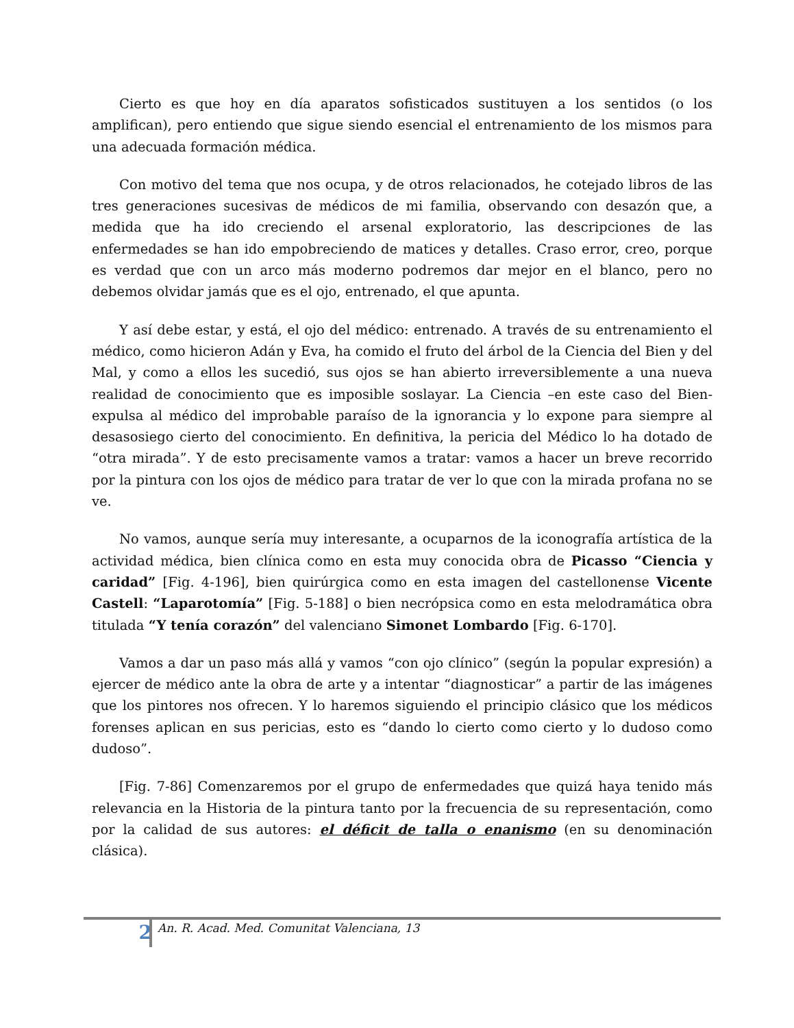Cierto es que hoy en día aparatos sofisticados sustituyen a los sentidos (o los amplifican), pero entiendo que sigue siendo esencial el entrenamiento de los mismos para una adecuada formación médica.
Con motivo del tema que nos ocupa, y de otros relacionados, he cotejado libros de las tres generaciones sucesivas de médicos de mi familia, observando con desazón que, a medida que ha ido creciendo el arsenal exploratorio, las descripciones de las enfermedades se han ido empobreciendo de matices y detalles. Craso error, creo, porque es verdad que con un arco más moderno podremos dar mejor en el blanco, pero no debemos olvidar jamás que es el ojo, entrenado, el que apunta.
Y así debe estar, y está, el ojo del médico: entrenado. A través de su entrenamiento el médico, como hicieron Adán y Eva, ha comido el fruto del árbol de la Ciencia del Bien y del Mal, y como a ellos les sucedió, sus ojos se han abierto irreversiblemente a una nueva realidad de conocimiento que es imposible soslayar. La Ciencia –en este caso del Bien- expulsa al médico del improbable paraíso de la ignorancia y lo expone para siempre al desasosiego cierto del conocimiento. En definitiva, la pericia del Médico lo ha dotado de “otra mirada”. Y de esto precisamente vamos a tratar: vamos a hacer un breve recorrido por la pintura con los ojos de médico para tratar de ver lo que con la mirada profana no se ve.
No vamos, aunque sería muy interesante, a ocuparnos de la iconografía artística de la actividad médica, bien clínica como en esta muy conocida obra de Picasso “Ciencia y caridad” [Fig. 4-196], bien quirúrgica como en esta imagen del castellonense Vicente Castell: “Laparotomía” [Fig. 5-188] o bien necrópsica como en esta melodramática obra titulada “Y tenía corazón” del valenciano Simonet Lombardo [Fig. 6-170].
Vamos a dar un paso más allá y vamos “con ojo clínico” (según la popular expresión) a ejercer de médico ante la obra de arte y a intentar “diagnosticar” a partir de las imágenes que los pintores nos ofrecen. Y lo haremos siguiendo el principio clásico que los médicos forenses aplican en sus pericias, esto es “dando lo cierto como cierto y lo dudoso como dudoso”.
[Fig. 7-86] Comenzaremos por el grupo de enfermedades que quizá haya tenido más relevancia en la Historia de la pintura tanto por la frecuencia de su representación, como por la calidad de sus autores: el déficit de talla o enanismo (en su denominación clásica).
2 An. R. Acad. Med. Comunitat Valenciana, 13